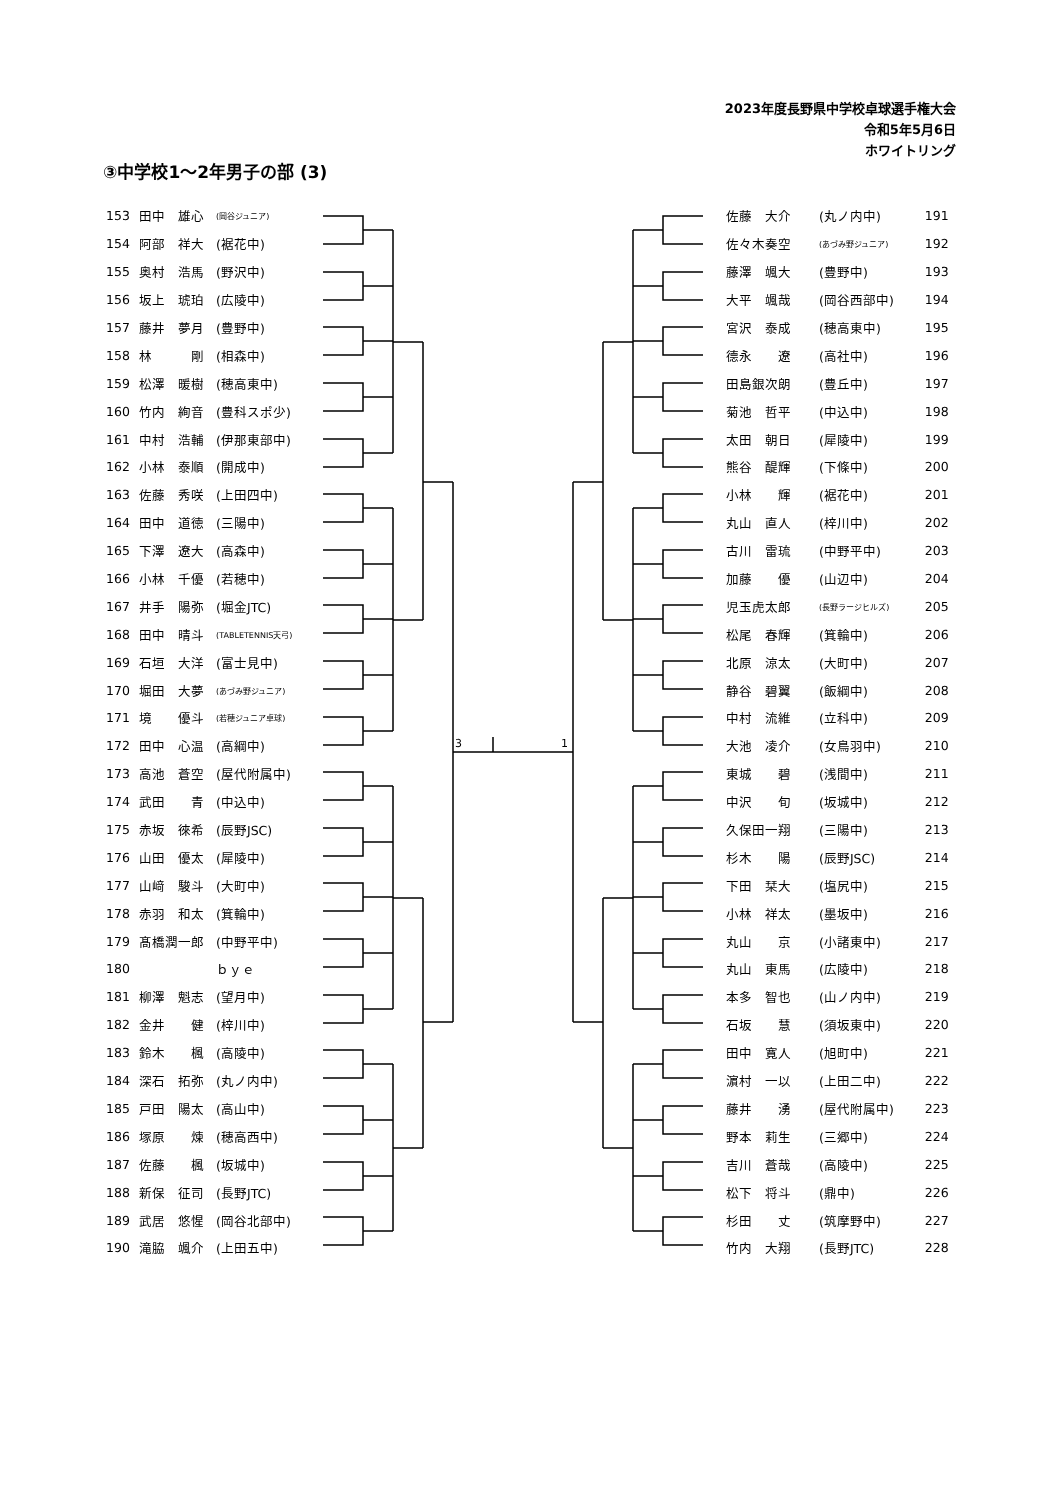2023年度長野県中学校卓球選手権大会
令和5年5月6日
ホワイトリング
③中学校1～2年男子の部 (3)
| 153 | 田中 雄心 | (岡谷ジュニア) |
| 154 | 阿部 祥大 | (裾花中) |
| 155 | 奥村 浩馬 | (野沢中) |
| 156 | 坂上 琥珀 | (広陵中) |
| 157 | 藤井 夢月 | (豊野中) |
| 158 | 林 剛 | (相森中) |
| 159 | 松澤 暖樹 | (穂高東中) |
| 160 | 竹内 絢音 | (豊科スポ少) |
| 161 | 中村 浩輔 | (伊那東部中) |
| 162 | 小林 泰順 | (開成中) |
| 163 | 佐藤 秀咲 | (上田四中) |
| 164 | 田中 道徳 | (三陽中) |
| 165 | 下澤 遼大 | (高森中) |
| 166 | 小林 千優 | (若穂中) |
| 167 | 井手 陽弥 | (堀金JTC) |
| 168 | 田中 晴斗 | (TABLETENNIS天弓) |
| 169 | 石垣 大洋 | (富士見中) |
| 170 | 堀田 大夢 | (あづみ野ジュニア) |
| 171 | 境 優斗 | (若穂ジュニア卓球) |
| 172 | 田中 心温 | (高綱中) |
| 173 | 高池 蒼空 | (屋代附属中) |
| 174 | 武田 青 | (中込中) |
| 175 | 赤坂 徠希 | (辰野JSC) |
| 176 | 山田 優太 | (犀陵中) |
| 177 | 山﨑 駿斗 | (大町中) |
| 178 | 赤羽 和太 | (箕輪中) |
| 179 | 髙橋潤一郎 | (中野平中) |
| 180 | | ｂｙｅ |
| 181 | 柳澤 魁志 | (望月中) |
| 182 | 金井 健 | (梓川中) |
| 183 | 鈴木 楓 | (高陵中) |
| 184 | 深石 拓弥 | (丸ノ内中) |
| 185 | 戸田 陽太 | (高山中) |
| 186 | 塚原 煉 | (穂高西中) |
| 187 | 佐藤 楓 | (坂城中) |
| 188 | 新保 征司 | (長野JTC) |
| 189 | 武居 悠惺 | (岡谷北部中) |
| 190 | 滝脇 颯介 | (上田五中) |
3
1
| 佐藤 大介 | (丸ノ内中) | 191 |
| 佐々木奏空 | (あづみ野ジュニア) | 192 |
| 藤澤 颯大 | (豊野中) | 193 |
| 大平 颯哉 | (岡谷西部中) | 194 |
| 宮沢 泰成 | (穂高東中) | 195 |
| 德永 遼 | (高社中) | 196 |
| 田島銀次朗 | (豊丘中) | 197 |
| 菊池 哲平 | (中込中) | 198 |
| 太田 朝日 | (犀陵中) | 199 |
| 熊谷 醍輝 | (下條中) | 200 |
| 小林 輝 | (裾花中) | 201 |
| 丸山 直人 | (梓川中) | 202 |
| 古川 雷琉 | (中野平中) | 203 |
| 加藤 優 | (山辺中) | 204 |
| 児玉虎太郎 | (長野ラージヒルズ) | 205 |
| 松尾 春輝 | (箕輪中) | 206 |
| 北原 涼太 | (大町中) | 207 |
| 静谷 碧翼 | (飯綱中) | 208 |
| 中村 流維 | (立科中) | 209 |
| 大池 凌介 | (女鳥羽中) | 210 |
| 東城 碧 | (浅間中) | 211 |
| 中沢 旬 | (坂城中) | 212 |
| 久保田一翔 | (三陽中) | 213 |
| 杉木 陽 | (辰野JSC) | 214 |
| 下田 栞大 | (塩尻中) | 215 |
| 小林 祥太 | (墨坂中) | 216 |
| 丸山 京 | (小諸東中) | 217 |
| 丸山 東馬 | (広陵中) | 218 |
| 本多 智也 | (山ノ内中) | 219 |
| 石坂 慧 | (須坂東中) | 220 |
| 田中 寛人 | (旭町中) | 221 |
| 濵村 一以 | (上田二中) | 222 |
| 藤井 湧 | (屋代附属中) | 223 |
| 野本 莉生 | (三郷中) | 224 |
| 吉川 蒼哉 | (高陵中) | 225 |
| 松下 将斗 | (鼎中) | 226 |
| 杉田 丈 | (筑摩野中) | 227 |
| 竹内 大翔 | (長野JTC) | 228 |